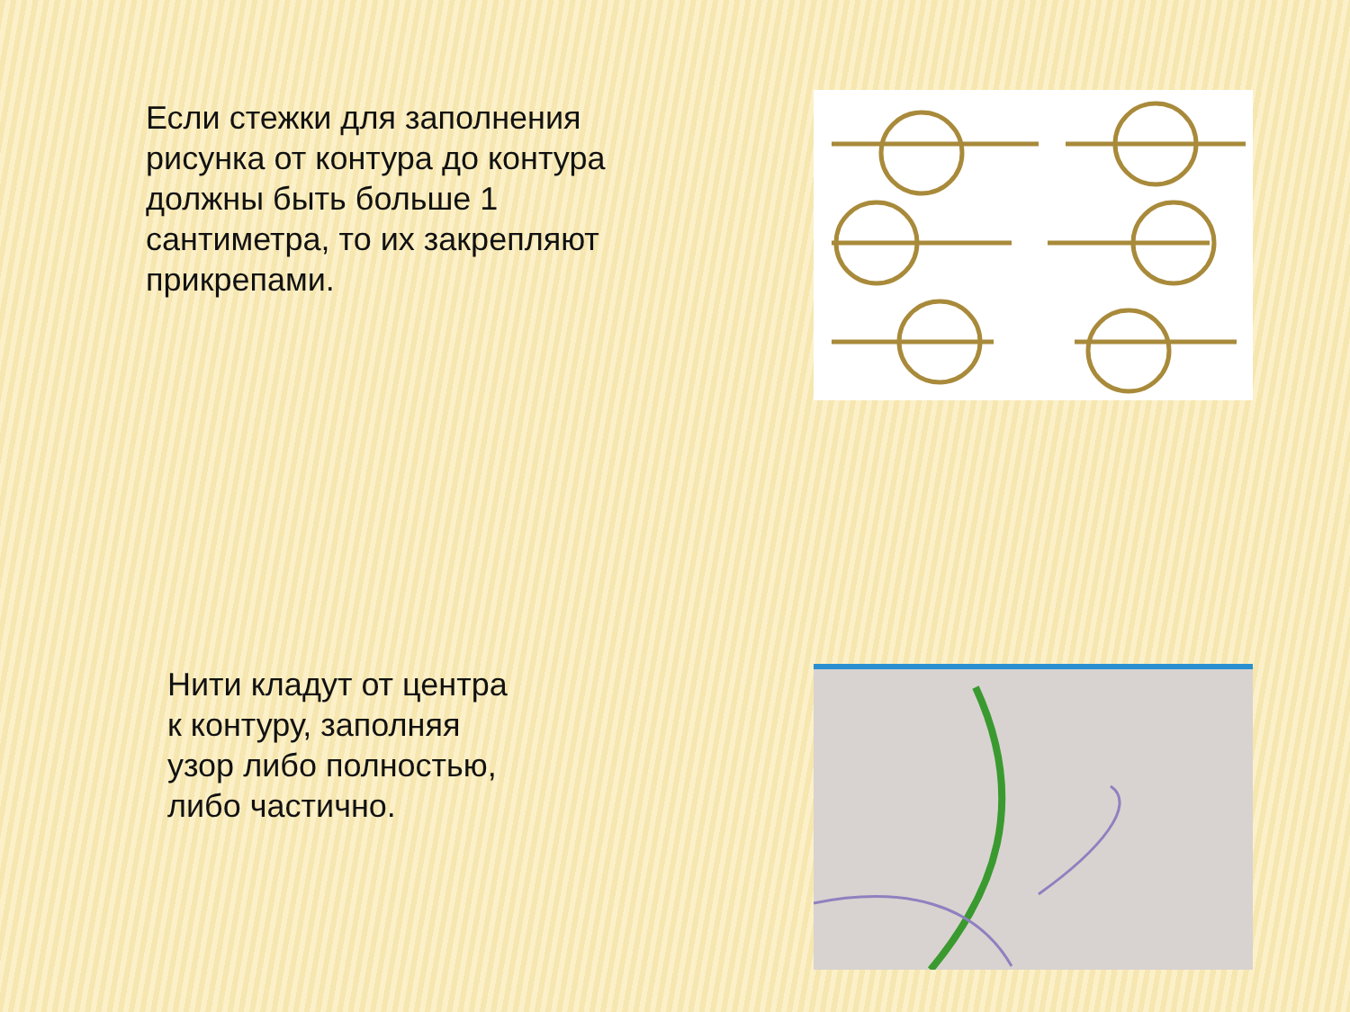Если стежки для заполнения рисунка от контура до контура должны быть больше 1 сантиметра, то их закрепляют прикрепами.
Нити кладут от центра к контуру, заполняя узор либо полностью, либо частично.